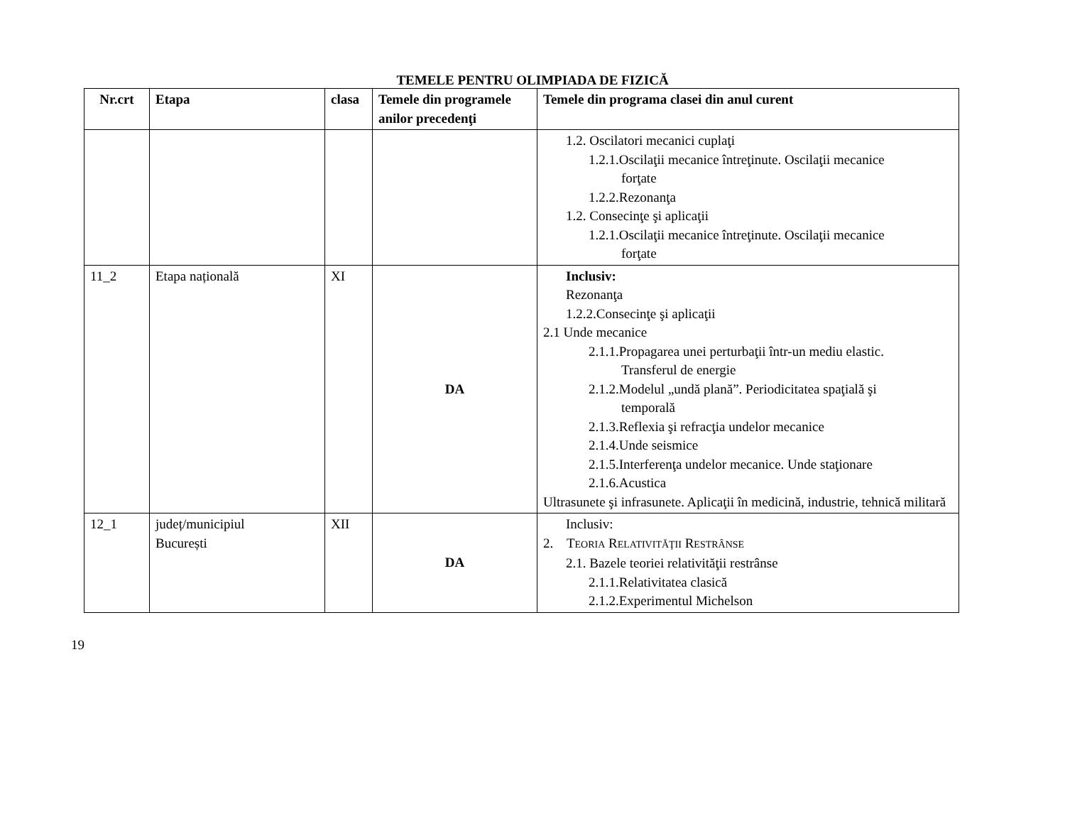TEMELE PENTRU OLIMPIADA DE FIZICĂ
| Nr.crt | Etapa | clasa | Temele din programele anilor precedenţi | Temele din programa clasei din anul curent |
| --- | --- | --- | --- | --- |
| | | | | 1.2. Oscilatori mecanici cuplaţi 1.2.1.Oscilaţii mecanice întreţinute. Oscilaţii mecanice forţate 1.2.2.Rezonanţa 1.2. Consecinţe şi aplicaţii 1.2.1.Oscilaţii mecanice întreţinute. Oscilaţii mecanice forţate |
| 11_2 | Etapa națională | XI | DA | Inclusiv: Rezonanţa 1.2.2.Consecinţe şi aplicaţii 2.1 Unde mecanice 2.1.1.Propagarea unei perturbaţii într-un mediu elastic. Transferul de energie 2.1.2.Modelul „undă plană”. Periodicitatea spaţială şi temporală 2.1.3.Reflexia şi refracţia undelor mecanice 2.1.4.Unde seismice 2.1.5.Interferenţa undelor mecanice. Unde staţionare 2.1.6.Acustica Ultrasunete şi infrasunete. Aplicaţii în medicină, industrie, tehnică militară |
| 12_1 | județ/municipiul București | XII | DA | Inclusiv: 2. T EORIA R ELATIVITĂŢII R ESTRÂNSE 2.1. Bazele teoriei relativităţii restrânse 2.1.1.Relativitatea clasică 2.1.2.Experimentul Michelson |
19